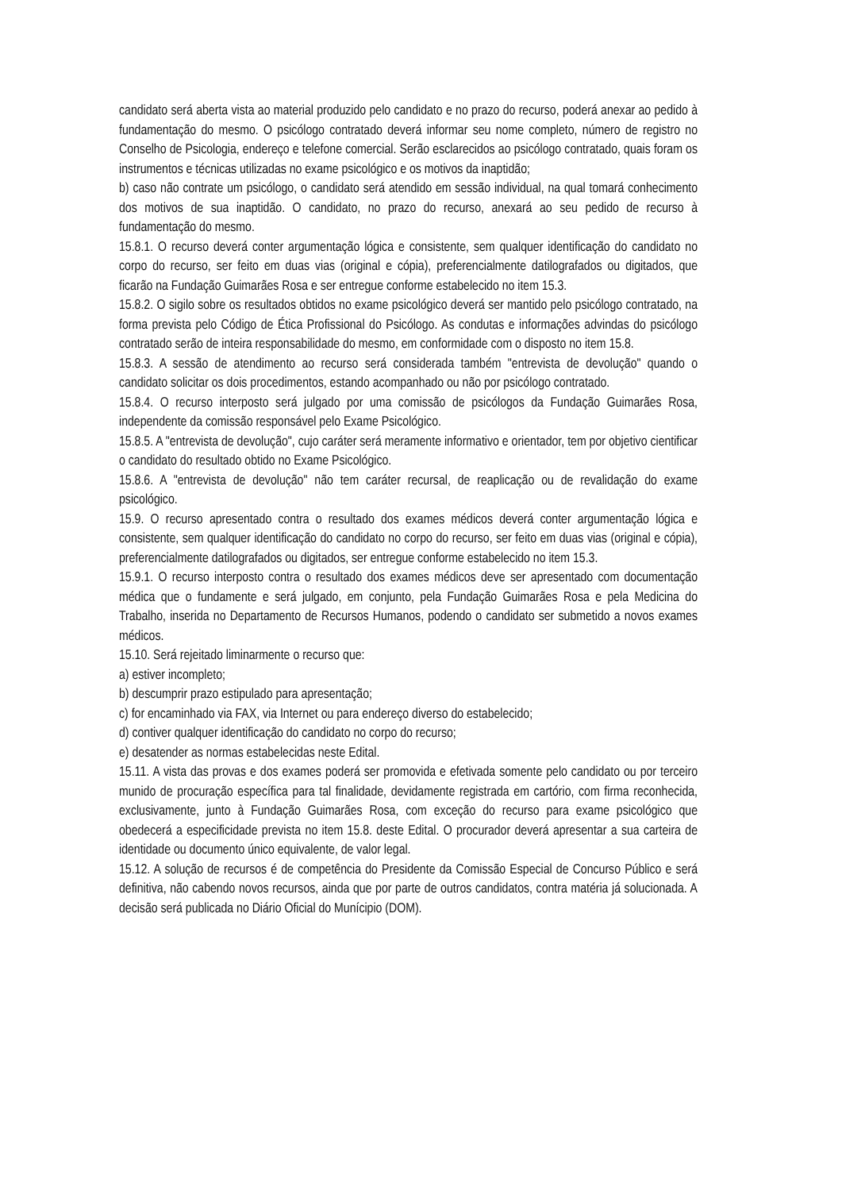candidato será aberta vista ao material produzido pelo candidato e no prazo do recurso, poderá anexar ao pedido à fundamentação do mesmo. O psicólogo contratado deverá informar seu nome completo, número de registro no Conselho de Psicologia, endereço e telefone comercial. Serão esclarecidos ao psicólogo contratado, quais foram os instrumentos e técnicas utilizadas no exame psicológico e os motivos da inaptidão;
b) caso não contrate um psicólogo, o candidato será atendido em sessão individual, na qual tomará conhecimento dos motivos de sua inaptidão. O candidato, no prazo do recurso, anexará ao seu pedido de recurso à fundamentação do mesmo.
15.8.1. O recurso deverá conter argumentação lógica e consistente, sem qualquer identificação do candidato no corpo do recurso, ser feito em duas vias (original e cópia), preferencialmente datilografados ou digitados, que ficarão na Fundação Guimarães Rosa e ser entregue conforme estabelecido no item 15.3.
15.8.2. O sigilo sobre os resultados obtidos no exame psicológico deverá ser mantido pelo psicólogo contratado, na forma prevista pelo Código de Ética Profissional do Psicólogo. As condutas e informações advindas do psicólogo contratado serão de inteira responsabilidade do mesmo, em conformidade com o disposto no item 15.8.
15.8.3. A sessão de atendimento ao recurso será considerada também "entrevista de devolução" quando o candidato solicitar os dois procedimentos, estando acompanhado ou não por psicólogo contratado.
15.8.4. O recurso interposto será julgado por uma comissão de psicólogos da Fundação Guimarães Rosa, independente da comissão responsável pelo Exame Psicológico.
15.8.5. A "entrevista de devolução", cujo caráter será meramente informativo e orientador, tem por objetivo cientificar o candidato do resultado obtido no Exame Psicológico.
15.8.6. A "entrevista de devolução" não tem caráter recursal, de reaplicação ou de revalidação do exame psicológico.
15.9. O recurso apresentado contra o resultado dos exames médicos deverá conter argumentação lógica e consistente, sem qualquer identificação do candidato no corpo do recurso, ser feito em duas vias (original e cópia), preferencialmente datilografados ou digitados, ser entregue conforme estabelecido no item 15.3.
15.9.1. O recurso interposto contra o resultado dos exames médicos deve ser apresentado com documentação médica que o fundamente e será julgado, em conjunto, pela Fundação Guimarães Rosa e pela Medicina do Trabalho, inserida no Departamento de Recursos Humanos, podendo o candidato ser submetido a novos exames médicos.
15.10. Será rejeitado liminarmente o recurso que:
a) estiver incompleto;
b) descumprir prazo estipulado para apresentação;
c) for encaminhado via FAX, via Internet ou para endereço diverso do estabelecido;
d) contiver qualquer identificação do candidato no corpo do recurso;
e) desatender as normas estabelecidas neste Edital.
15.11. A vista das provas e dos exames poderá ser promovida e efetivada somente pelo candidato ou por terceiro munido de procuração específica para tal finalidade, devidamente registrada em cartório, com firma reconhecida, exclusivamente, junto à Fundação Guimarães Rosa, com exceção do recurso para exame psicológico que obedecerá a especificidade prevista no item 15.8. deste Edital. O procurador deverá apresentar a sua carteira de identidade ou documento único equivalente, de valor legal.
15.12. A solução de recursos é de competência do Presidente da Comissão Especial de Concurso Público e será definitiva, não cabendo novos recursos, ainda que por parte de outros candidatos, contra matéria já solucionada. A decisão será publicada no Diário Oficial do Munícipio (DOM).